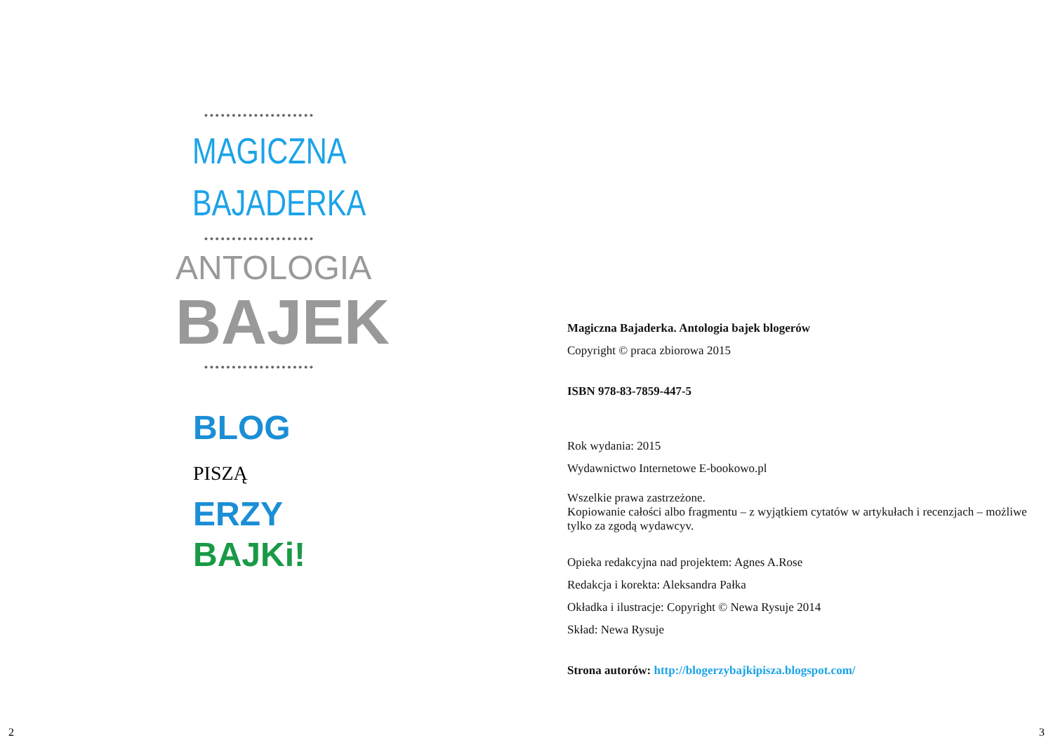••••••••••••••••••••
MAGICZNA
BAJADERKA
••••••••••••••••••••
ANTOLOGIA
BAJEK
••••••••••••••••••••
BLOG PISZĄ
ERZY
BAJKi!
Magiczna Bajaderka. Antologia bajek blogerów
Copyright © praca zbiorowa 2015
ISBN 978-83-7859-447-5
Rok wydania: 2015
Wydawnictwo Internetowe E-bookowo.pl
Wszelkie prawa zastrzeżone.
Kopiowanie całości albo fragmentu – z wyjątkiem cytatów w artykułach i recenzjach – możliwe tylko za zgodą wydawcyv.
Opieka redakcyjna nad projektem: Agnes A.Rose
Redakcja i korekta: Aleksandra Pałka
Okładka i ilustracje: Copyright © Newa Rysuje 2014
Skład: Newa Rysuje
Strona autorów: http://blogerzybajkipisza.blogspot.com/
2 3